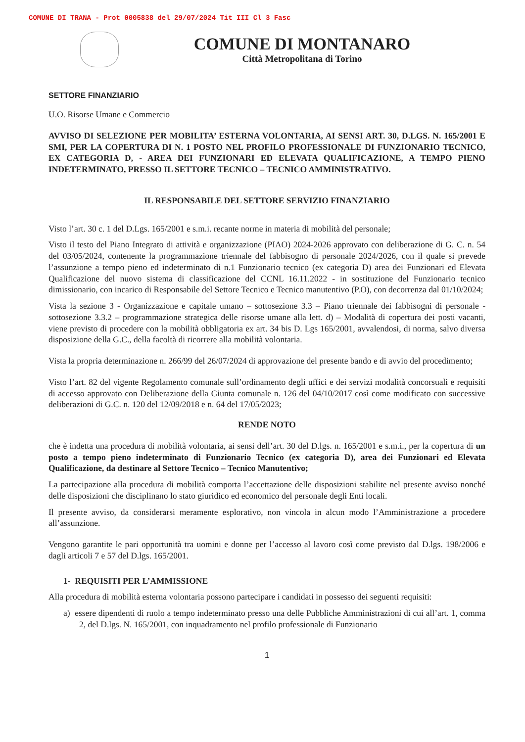COMUNE DI TRANA - Prot 0005838 del 29/07/2024 Tit III Cl 3 Fasc
COMUNE DI MONTANARO
Città Metropolitana di Torino
SETTORE FINANZIARIO
U.O. Risorse Umane e Commercio
AVVISO DI SELEZIONE PER MOBILITA’ ESTERNA VOLONTARIA, AI SENSI ART. 30, D.LGS. N. 165/2001 E SMI, PER LA COPERTURA DI N. 1 POSTO NEL PROFILO PROFESSIONALE DI FUNZIONARIO TECNICO, EX CATEGORIA D, - AREA DEI FUNZIONARI ED ELEVATA QUALIFICAZIONE, A TEMPO PIENO INDETERMINATO, PRESSO IL SETTORE TECNICO – TECNICO AMMINISTRATIVO.
IL RESPONSABILE DEL SETTORE SERVIZIO FINANZIARIO
Visto l’art. 30 c. 1 del D.Lgs. 165/2001 e s.m.i. recante norme in materia di mobilità del personale;
Visto il testo del Piano Integrato di attività e organizzazione (PIAO) 2024-2026 approvato con deliberazione di G. C. n. 54 del 03/05/2024, contenente la programmazione triennale del fabbisogno di personale 2024/2026, con il quale si prevede l’assunzione a tempo pieno ed indeterminato di n.1 Funzionario tecnico (ex categoria D) area dei Funzionari ed Elevata Qualificazione del nuovo sistema di classificazione del CCNL 16.11.2022 - in sostituzione del Funzionario tecnico dimissionario, con incarico di Responsabile del Settore Tecnico e Tecnico manutentivo (P.O), con decorrenza dal 01/10/2024;
Vista la sezione 3 - Organizzazione e capitale umano – sottosezione 3.3 – Piano triennale dei fabbisogni di personale - sottosezione 3.3.2 – programmazione strategica delle risorse umane alla lett. d) – Modalità di copertura dei posti vacanti, viene previsto di procedere con la mobilità obbligatoria ex art. 34 bis D. Lgs 165/2001, avvalendosi, di norma, salvo diversa disposizione della G.C., della facoltà di ricorrere alla mobilità volontaria.
Vista la propria determinazione n. 266/99 del 26/07/2024 di approvazione del presente bando e di avvio del procedimento;
Visto l’art. 82 del vigente Regolamento comunale sull’ordinamento degli uffici e dei servizi modalità concorsuali e requisiti di accesso approvato con Deliberazione della Giunta comunale n. 126 del 04/10/2017 così come modificato con successive deliberazioni di G.C. n. 120 del 12/09/2018 e n. 64 del 17/05/2023;
RENDE NOTO
che è indetta una procedura di mobilità volontaria, ai sensi dell’art. 30 del D.lgs. n. 165/2001 e s.m.i., per la copertura di un posto a tempo pieno indeterminato di Funzionario Tecnico (ex categoria D), area dei Funzionari ed Elevata Qualificazione, da destinare al Settore Tecnico – Tecnico Manutentivo;
La partecipazione alla procedura di mobilità comporta l’accettazione delle disposizioni stabilite nel presente avviso nonché delle disposizioni che disciplinano lo stato giuridico ed economico del personale degli Enti locali.
Il presente avviso, da considerarsi meramente esplorativo, non vincola in alcun modo l’Amministrazione a procedere all’assunzione.
Vengono garantite le pari opportunità tra uomini e donne per l’accesso al lavoro così come previsto dal D.lgs. 198/2006 e dagli articoli 7 e 57 del D.lgs. 165/2001.
1- REQUISITI PER L’AMMISSIONE
Alla procedura di mobilità esterna volontaria possono partecipare i candidati in possesso dei seguenti requisiti:
a) essere dipendenti di ruolo a tempo indeterminato presso una delle Pubbliche Amministrazioni di cui all’art. 1, comma 2, del D.lgs. N. 165/2001, con inquadramento nel profilo professionale di Funzionario
1